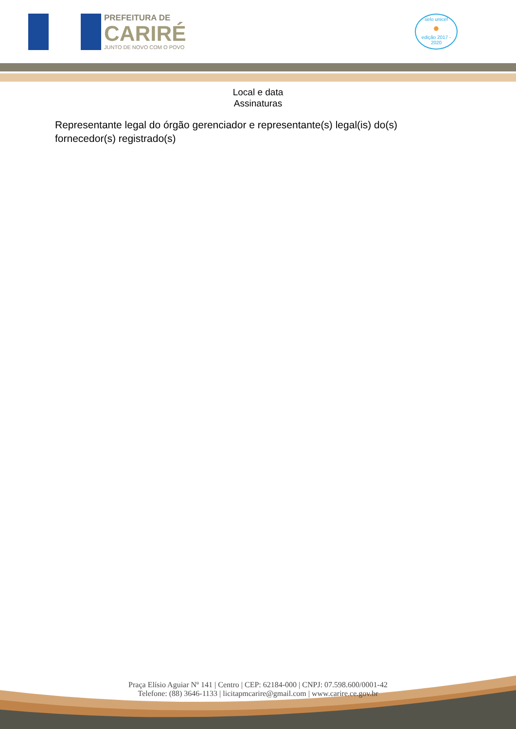PREFEITURA DE
CARIRÉ
JUNTO DE NOVO COM O POVO
selo unicef
●
edição 2017 - 2020
Local e data
Assinaturas
Representante legal do órgão gerenciador e representante(s) legal(is) do(s) fornecedor(s) registrado(s)
Praça Elísio Aguiar Nº 141 | Centro | CEP: 62184-000 | CNPJ: 07.598.600/0001-42
Telefone: (88) 3646-1133 | licitapmcarire@gmail.com | www.carire.ce.gov.br